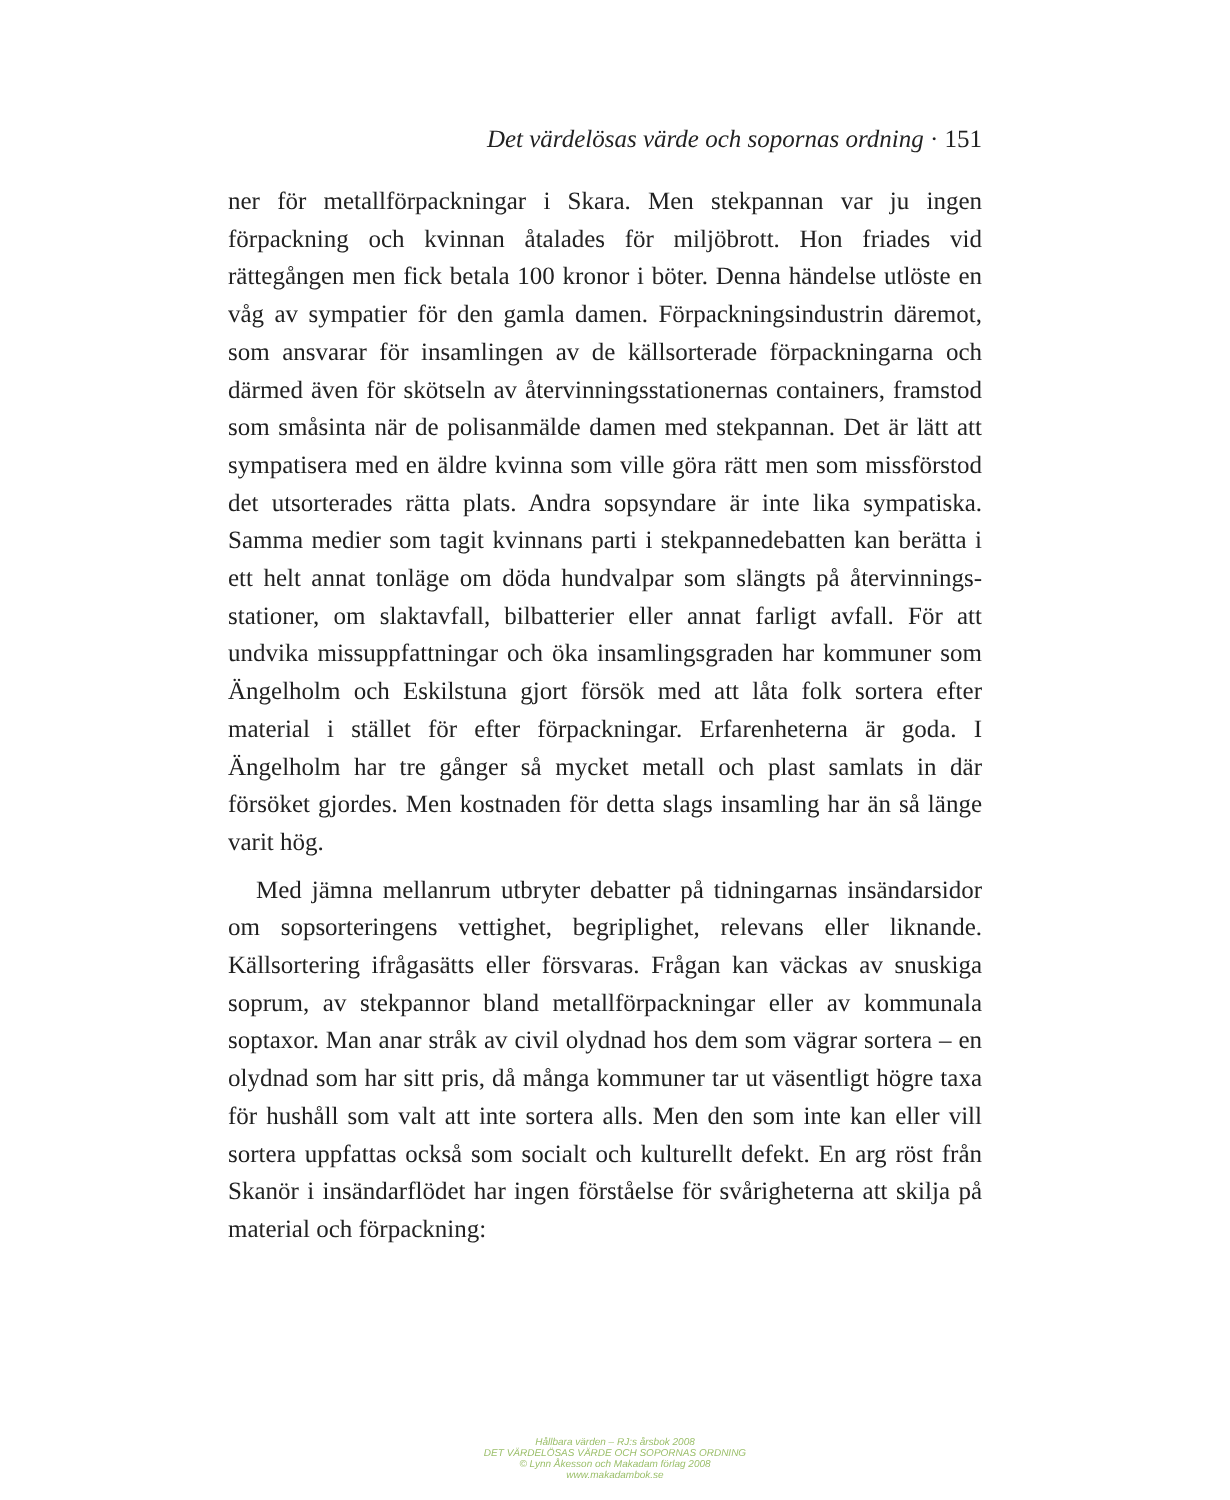Det värdelösas värde och sopornas ordning · 151
ner för metallförpackningar i Skara. Men stekpannan var ju ingen förpackning och kvinnan åtalades för miljöbrott. Hon friades vid rättegången men fick betala 100 kronor i böter. Denna händelse utlöste en våg av sympatier för den gamla damen. Förpacknings­industrin däremot, som ansvarar för insamlingen av de källsorterade förpackningarna och därmed även för skötseln av återvinningssta­tionernas containers, framstod som småsinta när de polisanmälde damen med stekpannan. Det är lätt att sympatisera med en äldre kvinna som ville göra rätt men som missförstod det utsorterades rätta plats. Andra sopsyndare är inte lika sympatiska. Samma medier som tagit kvinnans parti i stekpannedebatten kan berätta i ett helt annat tonläge om döda hundvalpar som slängts på återvinnings­stationer, om slaktavfall, bilbatterier eller annat farligt avfall. För att undvika missuppfattningar och öka insamlingsgraden har kommu­ner som Ängelholm och Eskilstuna gjort försök med att låta folk sortera efter material i stället för efter förpackningar. Erfarenheterna är goda. I Ängelholm har tre gånger så mycket metall och plast sam­lats in där försöket gjordes. Men kostnaden för detta slags insamling har än så länge varit hög.
Med jämna mellanrum utbryter debatter på tidningarnas insändar­sidor om sopsorteringens vettighet, begriplighet, relevans eller lik­nande. Källsortering ifrågasätts eller försvaras. Frågan kan väckas av snuskiga soprum, av stekpannor bland metallförpackningar eller av kommunala soptaxor. Man anar stråk av civil olydnad hos dem som vägrar sortera – en olydnad som har sitt pris, då många kommuner tar ut väsentligt högre taxa för hushåll som valt att inte sortera alls. Men den som inte kan eller vill sortera uppfattas också som socialt och kulturellt defekt. En arg röst från Skanör i insändarflödet har ingen förståelse för svårigheterna att skilja på material och förpackning:
Hållbara värden – RJ:s årsbok 2008
DET VÄRDELÖSAS VÄRDE OCH SOPORNAS ORDNING
© Lynn Åkesson och Makadam förlag 2008
www.makadambok.se